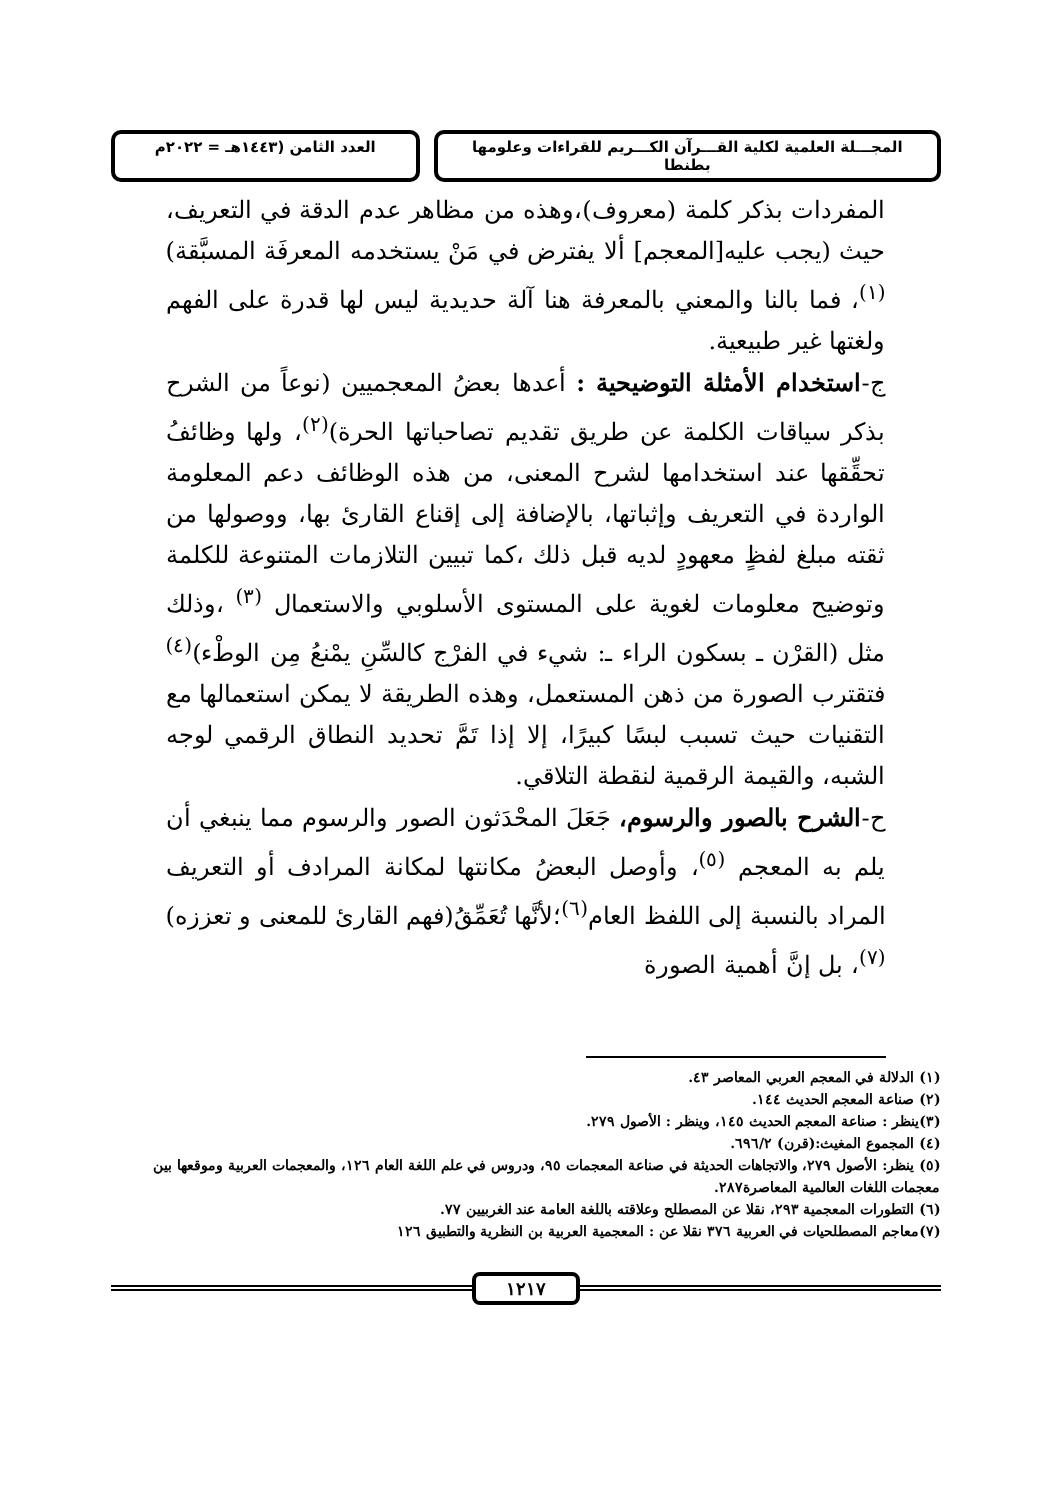المجـــلة العلمية لكلية القـــرآن الكـــريم للقراءات وعلومها بطنطا
العدد الثامن (١٤٤٣هـ = ٢٠٢٢م
المفردات بذكر كلمة (معروف)،وهذه من مظاهر عدم الدقة في التعريف، حيث (يجب عليه[المعجم] ألا يفترض في مَنْ يستخدمه المعرفَة المسبَّقة)<sup>(١)</sup>، فما بالنا والمعني بالمعرفة هنا آلة حديدية ليس لها قدرة على الفهم ولغتها غير طبيعية.
ج-استخدام الأمثلة التوضيحية : أعدها بعضُ المعجميين (نوعاً من الشرح بذكر سياقات الكلمة عن طريق تقديم تصاحباتها الحرة)<sup>(٢)</sup>، ولها وظائفُ تحقِّقها عند استخدامها لشرح المعنى، من هذه الوظائف دعم المعلومة الواردة في التعريف وإثباتها، بالإضافة إلى إقناع القارئ بها، ووصولها من ثقته مبلغ لفظٍ معهودٍ لديه قبل ذلك ،كما تبيين التلازمات المتنوعة للكلمة وتوضيح معلومات لغوية على المستوى الأسلوبي والاستعمال <sup>(٣)</sup> ،وذلك مثل (القرْن ـ بسكون الراء ـ: شيء في الفرْج كالسِّنِ يمْنعُ مِن الوطْء)<sup>(٤)</sup> فتقترب الصورة من ذهن المستعمل، وهذه الطريقة لا يمكن استعمالها مع التقنيات حيث تسبب لبسًا كبيرًا، إلا إذا تَمَّ تحديد النطاق الرقمي لوجه الشبه، والقيمة الرقمية لنقطة التلاقي.
ح-الشرح بالصور والرسوم، جَعَلَ المحْدَثون الصور والرسوم مما ينبغي أن يلم به المعجم <sup>(٥)</sup>، وأوصل البعضُ مكانتها لمكانة المرادف أو التعريف المراد بالنسبة إلى اللفظ العام<sup>(٦)</sup>؛لأنَّها تُعَمِّقُ(فهم القارئ للمعنى و تعززه)<sup>(٧)</sup>، بل إنَّ أهمية الصورة
(١) الدلالة في المعجم العربي المعاصر ٤٣.
(٢) صناعة المعجم الحديث ١٤٤.
(٣)ينظر : صناعة المعجم الحديث ١٤٥، وينظر : الأصول ٢٧٩.
(٤) المجموع المغيث:(قرن) ٦٩٦/٢.
(٥) ينظر: الأصول ٢٧٩، والاتجاهات الحديثة في صناعة المعجمات ٩٥، ودروس في علم اللغة العام ١٢٦، والمعجمات العربية وموقعها بين معجمات اللغات العالمية المعاصرة٢٨٧.
(٦) التطورات المعجمية ٢٩٣، نقلا عن المصطلح وعلاقته باللغة العامة عند الغربيين ٧٧.
(٧)معاجم المصطلحيات في العربية ٣٧٦ نقلا عن : المعجمية العربية بن النظرية والتطبيق ١٢٦
١٢١٧